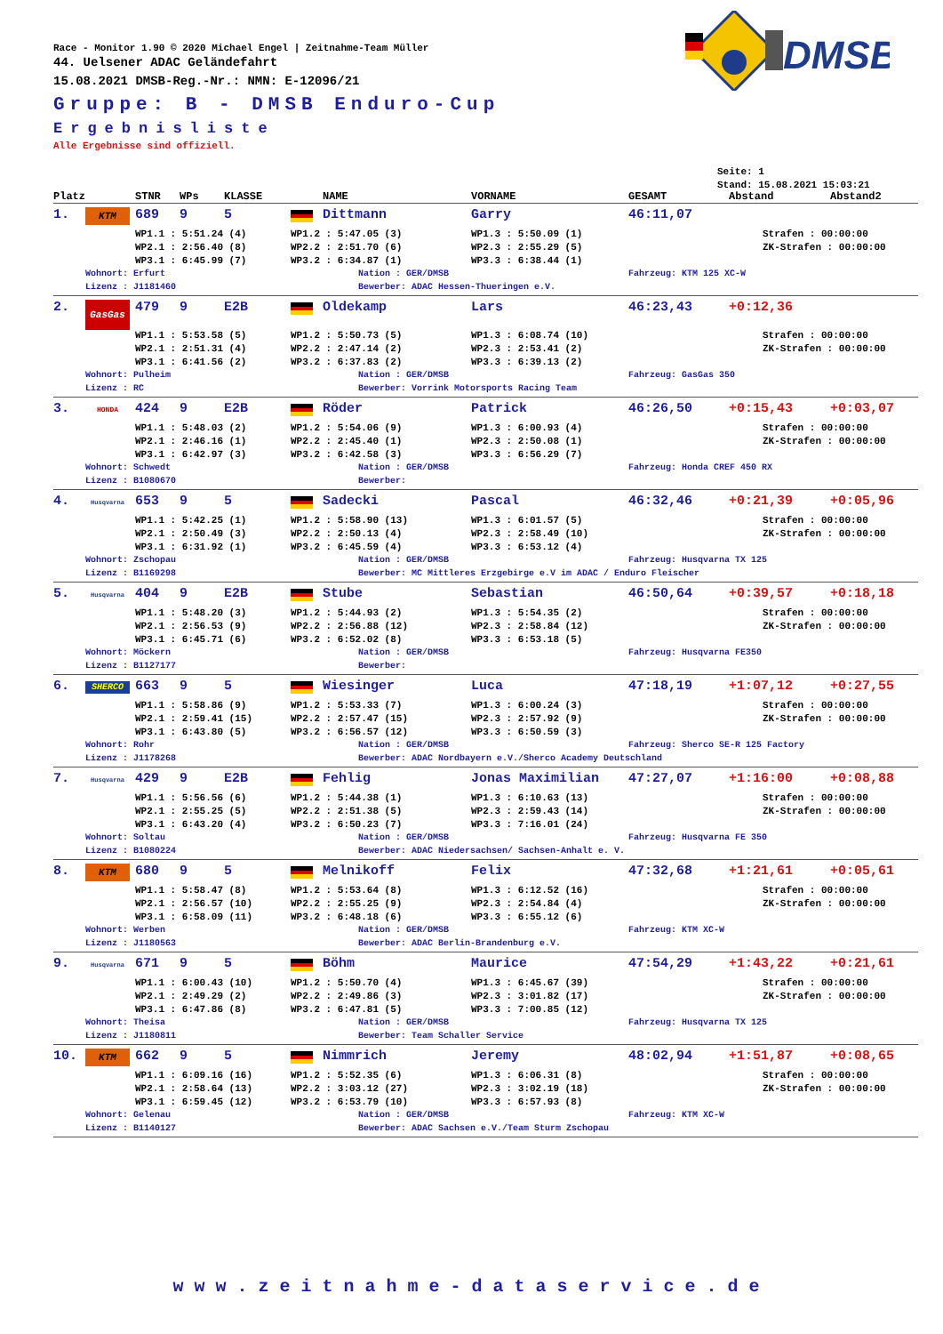Race - Monitor 1.90 © 2020 Michael Engel | Zeitnahme-Team Müller
44. Uelsener ADAC Geländefahrt
15.08.2021 DMSB-Reg.-Nr.: NMN: E-12096/21
Gruppe: B - DMSB Enduro-Cup
Ergebnisliste
Alle Ergebnisse sind offiziell.
DMSB
Seite: 1
Stand: 15.08.2021 15:03:21
| Platz | | STNR | WPs | KLASSE | | NAME | VORNAME | GESAMT | Abstand | Abstand2 |
| --- | --- | --- | --- | --- | --- | --- | --- | --- | --- | --- |
| 1. | KTM | 689 | 9 | 5 | | Dittmann | Garry | 46:11,07 | | |
| | | WP1.1 : 5:51.24 (4) | | | WP1.2 : 5:47.05 (3) | | WP1.3 : 5:50.09 (1) | | Strafen : 00:00:00 | |
| | | WP2.1 : 2:56.40 (8) | | | WP2.2 : 2:51.70 (6) | | WP2.3 : 2:55.29 (5) | | ZK-Strafen : 00:00:00 | |
| | | WP3.1 : 6:45.99 (7) | | | WP3.2 : 6:34.87 (1) | | WP3.3 : 6:38.44 (1) | | | |
| | Wohnort: Erfurt | | | | | Nation : GER/DMSB | | Fahrzeug: KTM 125 XC-W | | |
| | Lizenz : J1181460 | | | | | Bewerber: ADAC Hessen-Thueringen e.V. | | | | |
| 2. | GasGas | 479 | 9 | E2B | | Oldekamp | Lars | 46:23,43 | +0:12,36 | |
| | | WP1.1 : 5:53.58 (5) | | | WP1.2 : 5:50.73 (5) | | WP1.3 : 6:08.74 (10) | | Strafen : 00:00:00 | |
| | | WP2.1 : 2:51.31 (4) | | | WP2.2 : 2:47.14 (2) | | WP2.3 : 2:53.41 (2) | | ZK-Strafen : 00:00:00 | |
| | | WP3.1 : 6:41.56 (2) | | | WP3.2 : 6:37.83 (2) | | WP3.3 : 6:39.13 (2) | | | |
| | Wohnort: Pulheim | | | | | Nation : GER/DMSB | | Fahrzeug: GasGas 350 | | |
| | Lizenz : RC | | | | | Bewerber: Vorrink Motorsports Racing Team | | | | |
| 3. | HONDA | 424 | 9 | E2B | | Röder | Patrick | 46:26,50 | +0:15,43 | +0:03,07 |
| | | WP1.1 : 5:48.03 (2) | | | WP1.2 : 5:54.06 (9) | | WP1.3 : 6:00.93 (4) | | Strafen : 00:00:00 | |
| | | WP2.1 : 2:46.16 (1) | | | WP2.2 : 2:45.40 (1) | | WP2.3 : 2:50.08 (1) | | ZK-Strafen : 00:00:00 | |
| | | WP3.1 : 6:42.97 (3) | | | WP3.2 : 6:42.58 (3) | | WP3.3 : 6:56.29 (7) | | | |
| | Wohnort: Schwedt | | | | | Nation : GER/DMSB | | Fahrzeug: Honda CREF 450 RX | | |
| | Lizenz : B1080670 | | | | | Bewerber: | | | | |
| 4. | Husqvarna | 653 | 9 | 5 | | Sadecki | Pascal | 46:32,46 | +0:21,39 | +0:05,96 |
| | | WP1.1 : 5:42.25 (1) | | | WP1.2 : 5:58.90 (13) | | WP1.3 : 6:01.57 (5) | | Strafen : 00:00:00 | |
| | | WP2.1 : 2:50.49 (3) | | | WP2.2 : 2:50.13 (4) | | WP2.3 : 2:58.49 (10) | | ZK-Strafen : 00:00:00 | |
| | | WP3.1 : 6:31.92 (1) | | | WP3.2 : 6:45.59 (4) | | WP3.3 : 6:53.12 (4) | | | |
| | Wohnort: Zschopau | | | | | Nation : GER/DMSB | | Fahrzeug: Husqvarna TX 125 | | |
| | Lizenz : B1169298 | | | | | Bewerber: MC Mittleres Erzgebirge e.V im ADAC / Enduro Fleischer | | | | |
| 5. | Husqvarna | 404 | 9 | E2B | | Stube | Sebastian | 46:50,64 | +0:39,57 | +0:18,18 |
| | | WP1.1 : 5:48.20 (3) | | | WP1.2 : 5:44.93 (2) | | WP1.3 : 5:54.35 (2) | | Strafen : 00:00:00 | |
| | | WP2.1 : 2:56.53 (9) | | | WP2.2 : 2:56.88 (12) | | WP2.3 : 2:58.84 (12) | | ZK-Strafen : 00:00:00 | |
| | | WP3.1 : 6:45.71 (6) | | | WP3.2 : 6:52.02 (8) | | WP3.3 : 6:53.18 (5) | | | |
| | Wohnort: Möckern | | | | | Nation : GER/DMSB | | Fahrzeug: Husqvarna FE350 | | |
| | Lizenz : B1127177 | | | | | Bewerber: | | | | |
| 6. | SHERCO | 663 | 9 | 5 | | Wiesinger | Luca | 47:18,19 | +1:07,12 | +0:27,55 |
| | | WP1.1 : 5:58.86 (9) | | | WP1.2 : 5:53.33 (7) | | WP1.3 : 6:00.24 (3) | | Strafen : 00:00:00 | |
| | | WP2.1 : 2:59.41 (15) | | | WP2.2 : 2:57.47 (15) | | WP2.3 : 2:57.92 (9) | | ZK-Strafen : 00:00:00 | |
| | | WP3.1 : 6:43.80 (5) | | | WP3.2 : 6:56.57 (12) | | WP3.3 : 6:50.59 (3) | | | |
| | Wohnort: Rohr | | | | | Nation : GER/DMSB | | Fahrzeug: Sherco SE-R 125 Factory | | |
| | Lizenz : J1178268 | | | | | Bewerber: ADAC Nordbayern e.V./Sherco Academy Deutschland | | | | |
| 7. | Husqvarna | 429 | 9 | E2B | | Fehlig | Jonas Maximilian | 47:27,07 | +1:16:00 | +0:08,88 |
| | | WP1.1 : 5:56.56 (6) | | | WP1.2 : 5:44.38 (1) | | WP1.3 : 6:10.63 (13) | | Strafen : 00:00:00 | |
| | | WP2.1 : 2:55.25 (5) | | | WP2.2 : 2:51.38 (5) | | WP2.3 : 2:59.43 (14) | | ZK-Strafen : 00:00:00 | |
| | | WP3.1 : 6:43.20 (4) | | | WP3.2 : 6:50.23 (7) | | WP3.3 : 7:16.01 (24) | | | |
| | Wohnort: Soltau | | | | | Nation : GER/DMSB | | Fahrzeug: Husqvarna FE 350 | | |
| | Lizenz : B1080224 | | | | | Bewerber: ADAC Niedersachsen/ Sachsen-Anhalt e. V. | | | | |
| 8. | KTM | 680 | 9 | 5 | | Melnikoff | Felix | 47:32,68 | +1:21,61 | +0:05,61 |
| | | WP1.1 : 5:58.47 (8) | | | WP1.2 : 5:53.64 (8) | | WP1.3 : 6:12.52 (16) | | Strafen : 00:00:00 | |
| | | WP2.1 : 2:56.57 (10) | | | WP2.2 : 2:55.25 (9) | | WP2.3 : 2:54.84 (4) | | ZK-Strafen : 00:00:00 | |
| | | WP3.1 : 6:58.09 (11) | | | WP3.2 : 6:48.18 (6) | | WP3.3 : 6:55.12 (6) | | | |
| | Wohnort: Werben | | | | | Nation : GER/DMSB | | Fahrzeug: KTM XC-W | | |
| | Lizenz : J1180563 | | | | | Bewerber: ADAC Berlin-Brandenburg e.V. | | | | |
| 9. | Husqvarna | 671 | 9 | 5 | | Böhm | Maurice | 47:54,29 | +1:43,22 | +0:21,61 |
| | | WP1.1 : 6:00.43 (10) | | | WP1.2 : 5:50.70 (4) | | WP1.3 : 6:45.67 (39) | | Strafen : 00:00:00 | |
| | | WP2.1 : 2:49.29 (2) | | | WP2.2 : 2:49.86 (3) | | WP2.3 : 3:01.82 (17) | | ZK-Strafen : 00:00:00 | |
| | | WP3.1 : 6:47.86 (8) | | | WP3.2 : 6:47.81 (5) | | WP3.3 : 7:00.85 (12) | | | |
| | Wohnort: Theisa | | | | | Nation : GER/DMSB | | Fahrzeug: Husqvarna TX 125 | | |
| | Lizenz : J1180811 | | | | | Bewerber: Team Schaller Service | | | | |
| 10. | KTM | 662 | 9 | 5 | | Nimmrich | Jeremy | 48:02,94 | +1:51,87 | +0:08,65 |
| | | WP1.1 : 6:09.16 (16) | | | WP1.2 : 5:52.35 (6) | | WP1.3 : 6:06.31 (8) | | Strafen : 00:00:00 | |
| | | WP2.1 : 2:58.64 (13) | | | WP2.2 : 3:03.12 (27) | | WP2.3 : 3:02.19 (18) | | ZK-Strafen : 00:00:00 | |
| | | WP3.1 : 6:59.45 (12) | | | WP3.2 : 6:53.79 (10) | | WP3.3 : 6:57.93 (8) | | | |
| | Wohnort: Gelenau | | | | | Nation : GER/DMSB | | Fahrzeug: KTM XC-W | | |
| | Lizenz : B1140127 | | | | | Bewerber: ADAC Sachsen e.V./Team Sturm Zschopau | | | | |
www.zeitnahme-dataservice.de